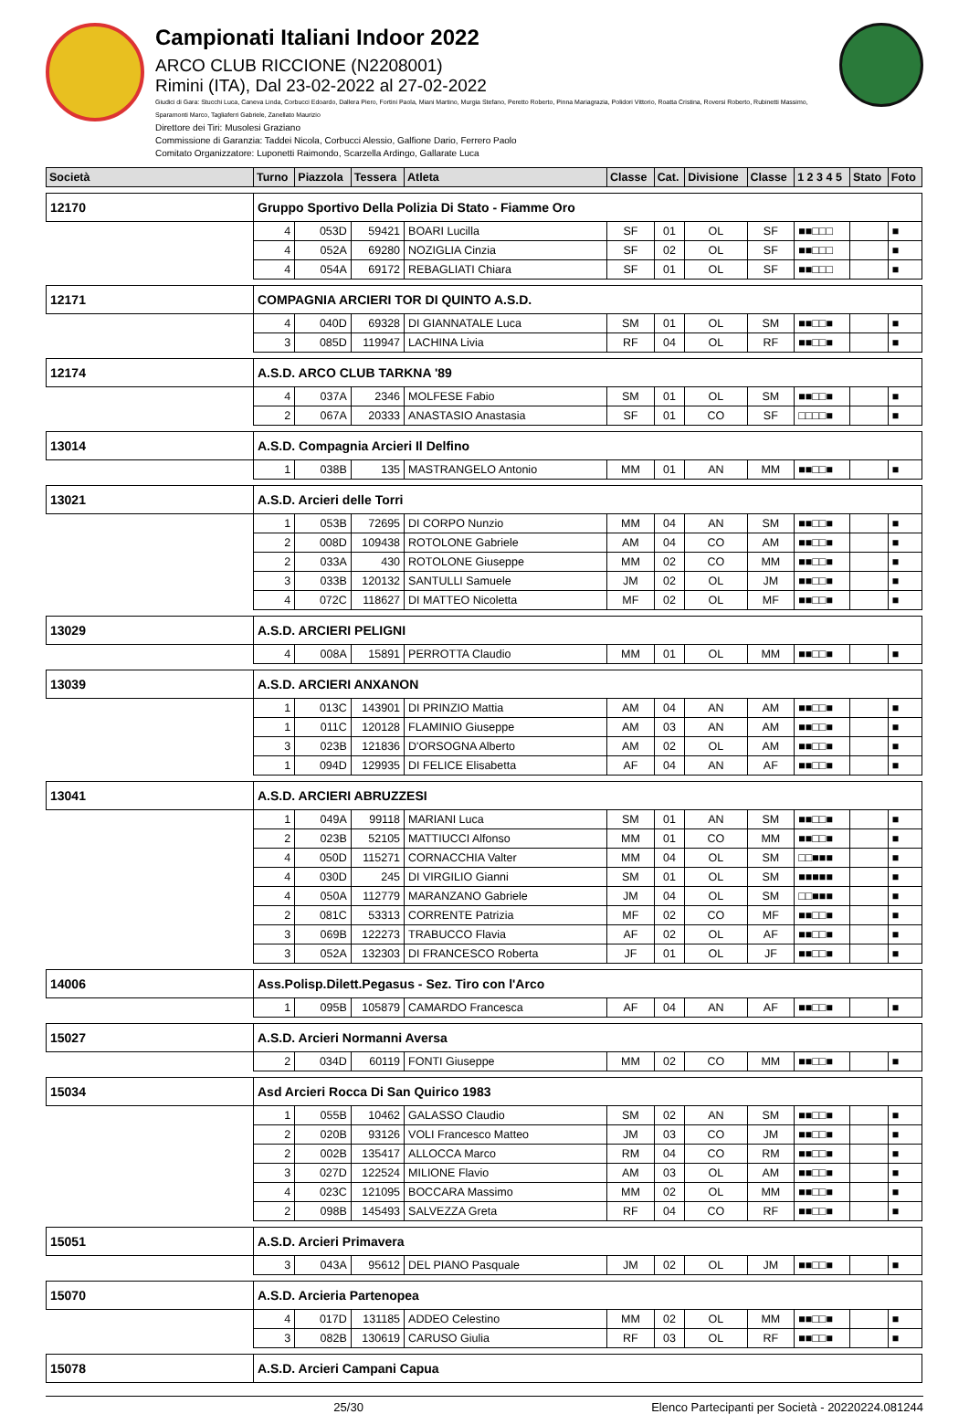Campionati Italiani Indoor 2022
ARCO CLUB RICCIONE (N2208001)
Rimini (ITA), Dal 23-02-2022 al 27-02-2022
Giudici di Gara: Stucchi Luca, Caneva Linda, Corbucci Edoardo, Dallera Piero, Fortini Paola, Miani Martino, Murgia Stefano, Peretto Roberto, Pinna Mariagrazia, Polidori Vittorio, Roatta Cristina, Roversi Roberto, Rubinetti Massimo, Sparamonti Marco, Tagliaferri Gabriele, Zanellato Maurizio
Direttore dei Tiri: Musolesi Graziano
Commissione di Garanzia: Taddei Nicola, Corbucci Alessio, Galfione Dario, Ferrero Paolo
Comitato Organizzatore: Luponetti Raimondo, Scarzella Ardingo, Gallarate Luca
| Società | Turno | Piazzola | Tessera | Atleta | Classe | Cat. | Divisione | Classe | 1 2 3 4 5 | Stato | Foto |
| --- | --- | --- | --- | --- | --- | --- | --- | --- | --- | --- | --- |
| 12170 | Gruppo Sportivo Della Polizia Di Stato - Fiamme Oro | | | | | | | | | | |
| | 4 | 053D | 59421 | BOARI Lucilla | SF | 01 | OL | SF | ■■□□□ | | ■ |
| | 4 | 052A | 69280 | NOZIGLIA Cinzia | SF | 02 | OL | SF | ■■□□□ | | ■ |
| | 4 | 054A | 69172 | REBAGLIATI Chiara | SF | 01 | OL | SF | ■■□□□ | | ■ |
| 12171 | COMPAGNIA ARCIERI TOR DI QUINTO A.S.D. | | | | | | | | | | |
| | 4 | 040D | 69328 | DI GIANNATALE Luca | SM | 01 | OL | SM | ■■□□■ | | ■ |
| | 3 | 085D | 119947 | LACHINA Livia | RF | 04 | OL | RF | ■■□□■ | | ■ |
| 12174 | A.S.D. ARCO CLUB TARKNA '89 | | | | | | | | | | |
| | 4 | 037A | 2346 | MOLFESE Fabio | SM | 01 | OL | SM | ■■□□■ | | ■ |
| | 2 | 067A | 20333 | ANASTASIO Anastasia | SF | 01 | CO | SF | □□□□■ | | ■ |
| 13014 | A.S.D. Compagnia Arcieri Il Delfino | | | | | | | | | | |
| | 1 | 038B | 135 | MASTRANGELO Antonio | MM | 01 | AN | MM | ■■□□■ | | ■ |
| 13021 | A.S.D. Arcieri delle Torri | | | | | | | | | | |
| | 1 | 053B | 72695 | DI CORPO Nunzio | MM | 04 | AN | SM | ■■□□■ | | ■ |
| | 2 | 008D | 109438 | ROTOLONE Gabriele | AM | 04 | CO | AM | ■■□□■ | | ■ |
| | 2 | 033A | 430 | ROTOLONE Giuseppe | MM | 02 | CO | MM | ■■□□■ | | ■ |
| | 3 | 033B | 120132 | SANTULLI Samuele | JM | 02 | OL | JM | ■■□□■ | | ■ |
| | 4 | 072C | 118627 | DI MATTEO Nicoletta | MF | 02 | OL | MF | ■■□□■ | | ■ |
| 13029 | A.S.D. ARCIERI PELIGNI | | | | | | | | | | |
| | 4 | 008A | 15891 | PERROTTA Claudio | MM | 01 | OL | MM | ■■□□■ | | ■ |
| 13039 | A.S.D. ARCIERI ANXANON | | | | | | | | | | |
| | 1 | 013C | 143901 | DI PRINZIO Mattia | AM | 04 | AN | AM | ■■□□■ | | ■ |
| | 1 | 011C | 120128 | FLAMINIO Giuseppe | AM | 03 | AN | AM | ■■□□■ | | ■ |
| | 3 | 023B | 121836 | D'ORSOGNA Alberto | AM | 02 | OL | AM | ■■□□■ | | ■ |
| | 1 | 094D | 129935 | DI FELICE Elisabetta | AF | 04 | AN | AF | ■■□□■ | | ■ |
| 13041 | A.S.D. ARCIERI ABRUZZESI | | | | | | | | | | |
| | 1 | 049A | 99118 | MARIANI Luca | SM | 01 | AN | SM | ■■□□■ | | ■ |
| | 2 | 023B | 52105 | MATTIUCCI Alfonso | MM | 01 | CO | MM | ■■□□■ | | ■ |
| | 4 | 050D | 115271 | CORNACCHIA Valter | MM | 04 | OL | SM | □□■■■ | | ■ |
| | 4 | 030D | 245 | DI VIRGILIO Gianni | SM | 01 | OL | SM | ■■■■■ | | ■ |
| | 4 | 050A | 112779 | MARANZANO Gabriele | JM | 04 | OL | SM | □□■■■ | | ■ |
| | 2 | 081C | 53313 | CORRENTE Patrizia | MF | 02 | CO | MF | ■■□□■ | | ■ |
| | 3 | 069B | 122273 | TRABUCCO Flavia | AF | 02 | OL | AF | ■■□□■ | | ■ |
| | 3 | 052A | 132303 | DI FRANCESCO Roberta | JF | 01 | OL | JF | ■■□□■ | | ■ |
| 14006 | Ass.Polisp.Dilett.Pegasus - Sez. Tiro con l'Arco | | | | | | | | | | |
| | 1 | 095B | 105879 | CAMARDO Francesca | AF | 04 | AN | AF | ■■□□■ | | ■ |
| 15027 | A.S.D. Arcieri Normanni Aversa | | | | | | | | | | |
| | 2 | 034D | 60119 | FONTI Giuseppe | MM | 02 | CO | MM | ■■□□■ | | ■ |
| 15034 | Asd Arcieri Rocca Di San Quirico 1983 | | | | | | | | | | |
| | 1 | 055B | 10462 | GALASSO Claudio | SM | 02 | AN | SM | ■■□□■ | | ■ |
| | 2 | 020B | 93126 | VOLI Francesco Matteo | JM | 03 | CO | JM | ■■□□■ | | ■ |
| | 2 | 002B | 135417 | ALLOCCA Marco | RM | 04 | CO | RM | ■■□□■ | | ■ |
| | 3 | 027D | 122524 | MILIONE Flavio | AM | 03 | OL | AM | ■■□□■ | | ■ |
| | 4 | 023C | 121095 | BOCCARA Massimo | MM | 02 | OL | MM | ■■□□■ | | ■ |
| | 2 | 098B | 145493 | SALVEZZA Greta | RF | 04 | CO | RF | ■■□□■ | | ■ |
| 15051 | A.S.D. Arcieri Primavera | | | | | | | | | | |
| | 3 | 043A | 95612 | DEL PIANO Pasquale | JM | 02 | OL | JM | ■■□□■ | | ■ |
| 15070 | A.S.D. Arcieria Partenopea | | | | | | | | | | |
| | 4 | 017D | 131185 | ADDEO Celestino | MM | 02 | OL | MM | ■■□□■ | | ■ |
| | 3 | 082B | 130619 | CARUSO Giulia | RF | 03 | OL | RF | ■■□□■ | | ■ |
| 15078 | A.S.D. Arcieri Campani Capua | | | | | | | | | | |
25/30 Elenco Partecipanti per Società - 20220224.081244